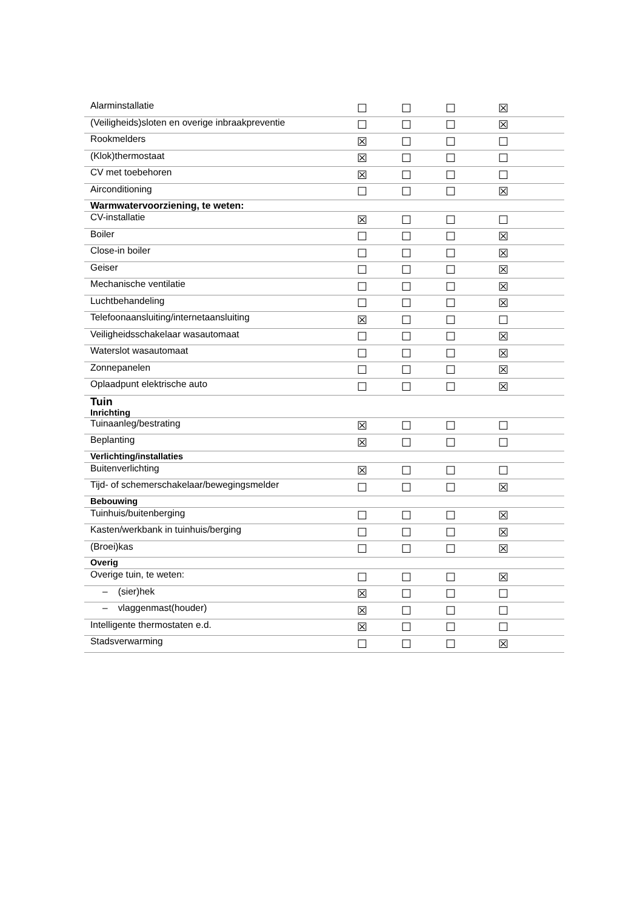| Alarminstallatie | ☐ | ☐ | ☐ | ☒ | |
| (Veiligheids)sloten en overige inbraakpreventie | ☐ | ☐ | ☐ | ☒ | |
| Rookmelders | ☒ | ☐ | ☐ | ☐ | |
| (Klok)thermostaat | ☒ | ☐ | ☐ | ☐ | |
| CV met toebehoren | ☒ | ☐ | ☐ | ☐ | |
| Airconditioning | ☐ | ☐ | ☐ | ☒ | |
| Warmwatervoorziening, te weten: | | | | | |
| CV-installatie | ☒ | ☐ | ☐ | ☐ | |
| Boiler | ☐ | ☐ | ☐ | ☒ | |
| Close-in boiler | ☐ | ☐ | ☐ | ☒ | |
| Geiser | ☐ | ☐ | ☐ | ☒ | |
| Mechanische ventilatie | ☐ | ☐ | ☐ | ☒ | |
| Luchtbehandeling | ☐ | ☐ | ☐ | ☒ | |
| Telefoonaansluiting/internetaansluiting | ☒ | ☐ | ☐ | ☐ | |
| Veiligheidsschakelaar wasautomaat | ☐ | ☐ | ☐ | ☒ | |
| Waterslot wasautomaat | ☐ | ☐ | ☐ | ☒ | |
| Zonnepanelen | ☐ | ☐ | ☐ | ☒ | |
| Oplaadpunt elektrische auto | ☐ | ☐ | ☐ | ☒ | |
| Tuin Inrichting | | | | | |
| Tuinaanleg/bestrating | ☒ | ☐ | ☐ | ☐ | |
| Beplanting | ☒ | ☐ | ☐ | ☐ | |
| Verlichting/installaties | | | | | |
| Buitenverlichting | ☒ | ☐ | ☐ | ☐ | |
| Tijd- of schemerschakelaar/bewegingsmelder | ☐ | ☐ | ☐ | ☒ | |
| Bebouwing | | | | | |
| Tuinhuis/buitenberging | ☐ | ☐ | ☐ | ☒ | |
| Kasten/werkbank in tuinhuis/berging | ☐ | ☐ | ☐ | ☒ | |
| (Broei)kas | ☐ | ☐ | ☐ | ☒ | |
| Overig | | | | | |
| Overige tuin, te weten: | ☐ | ☐ | ☐ | ☒ | |
| – (sier)hek | ☒ | ☐ | ☐ | ☐ | |
| – vlaggenmast(houder) | ☒ | ☐ | ☐ | ☐ | |
| Intelligente thermostaten e.d. | ☒ | ☐ | ☐ | ☐ | |
| Stadsverwarming | ☐ | ☐ | ☐ | ☒ | |